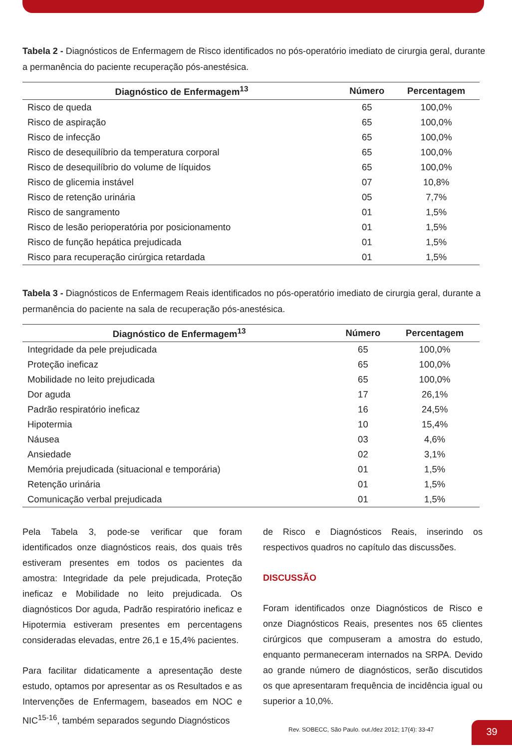Tabela 2 - Diagnósticos de Enfermagem de Risco identificados no pós-operatório imediato de cirurgia geral, durante a permanência do paciente recuperação pós-anestésica.
| Diagnóstico de Enfermagem<sup>13</sup> | Número | Percentagem |
| --- | --- | --- |
| Risco de queda | 65 | 100,0% |
| Risco de aspiração | 65 | 100,0% |
| Risco de infecção | 65 | 100,0% |
| Risco de desequilíbrio da temperatura corporal | 65 | 100,0% |
| Risco de desequilíbrio do volume de líquidos | 65 | 100,0% |
| Risco de glicemia instável | 07 | 10,8% |
| Risco de retenção urinária | 05 | 7,7% |
| Risco de sangramento | 01 | 1,5% |
| Risco de lesão perioperatória por posicionamento | 01 | 1,5% |
| Risco de função hepática prejudicada | 01 | 1,5% |
| Risco para recuperação cirúrgica retardada | 01 | 1,5% |
Tabela 3 - Diagnósticos de Enfermagem Reais identificados no pós-operatório imediato de cirurgia geral, durante a permanência do paciente na sala de recuperação pós-anestésica.
| Diagnóstico de Enfermagem<sup>13</sup> | Número | Percentagem |
| --- | --- | --- |
| Integridade da pele prejudicada | 65 | 100,0% |
| Proteção ineficaz | 65 | 100,0% |
| Mobilidade no leito prejudicada | 65 | 100,0% |
| Dor aguda | 17 | 26,1% |
| Padrão respiratório ineficaz | 16 | 24,5% |
| Hipotermia | 10 | 15,4% |
| Náusea | 03 | 4,6% |
| Ansiedade | 02 | 3,1% |
| Memória prejudicada (situacional e temporária) | 01 | 1,5% |
| Retenção urinária | 01 | 1,5% |
| Comunicação verbal prejudicada | 01 | 1,5% |
Pela Tabela 3, pode-se verificar que foram identificados onze diagnósticos reais, dos quais três estiveram presentes em todos os pacientes da amostra: Integridade da pele prejudicada, Proteção ineficaz e Mobilidade no leito prejudicada. Os diagnósticos Dor aguda, Padrão respiratório ineficaz e Hipotermia estiveram presentes em percentagens consideradas elevadas, entre 26,1 e 15,4% pacientes.
Para facilitar didaticamente a apresentação deste estudo, optamos por apresentar as os Resultados e as Intervenções de Enfermagem, baseados em NOC e NIC<sup>15-16</sup>, também separados segundo Diagnósticos
de Risco e Diagnósticos Reais, inserindo os respectivos quadros no capítulo das discussões.
DISCUSSÃO
Foram identificados onze Diagnósticos de Risco e onze Diagnósticos Reais, presentes nos 65 clientes cirúrgicos que compuseram a amostra do estudo, enquanto permaneceram internados na SRPA. Devido ao grande número de diagnósticos, serão discutidos os que apresentaram frequência de incidência igual ou superior a 10,0%.
Rev. SOBECC, São Paulo. out./dez 2012; 17(4): 33-47
39